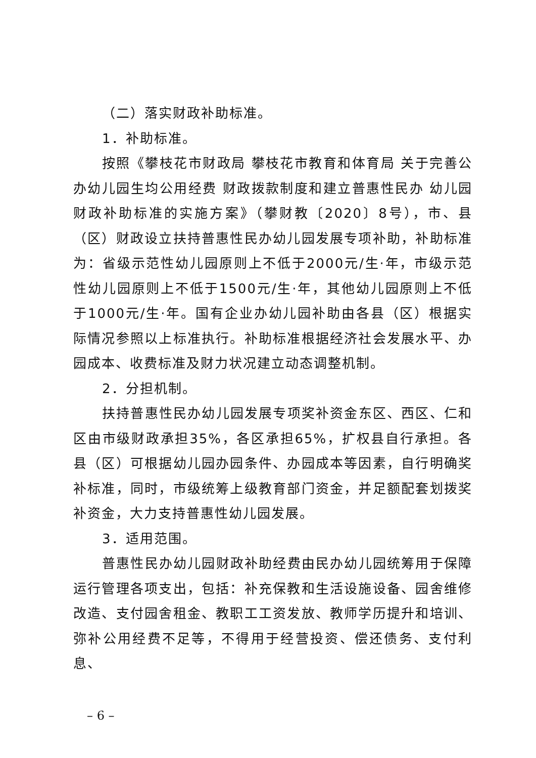（二）落实财政补助标准。
1．补助标准。
按照《攀枝花市财政局 攀枝花市教育和体育局 关于完善公办幼儿园生均公用经费 财政拨款制度和建立普惠性民办 幼儿园财政补助标准的实施方案》（攀财教〔2020〕8号），市、县（区）财政设立扶持普惠性民办幼儿园发展专项补助，补助标准为：省级示范性幼儿园原则上不低于2000元/生·年，市级示范性幼儿园原则上不低于1500元/生·年，其他幼儿园原则上不低于1000元/生·年。国有企业办幼儿园补助由各县（区）根据实际情况参照以上标准执行。补助标准根据经济社会发展水平、办园成本、收费标准及财力状况建立动态调整机制。
2．分担机制。
扶持普惠性民办幼儿园发展专项奖补资金东区、西区、仁和区由市级财政承担35%，各区承担65%，扩权县自行承担。各县（区）可根据幼儿园办园条件、办园成本等因素，自行明确奖补标准，同时，市级统筹上级教育部门资金，并足额配套划拨奖补资金，大力支持普惠性幼儿园发展。
3．适用范围。
普惠性民办幼儿园财政补助经费由民办幼儿园统筹用于保障运行管理各项支出，包括：补充保教和生活设施设备、园舍维修改造、支付园舍租金、教职工工资发放、教师学历提升和培训、弥补公用经费不足等，不得用于经营投资、偿还债务、支付利息、
– 6 –